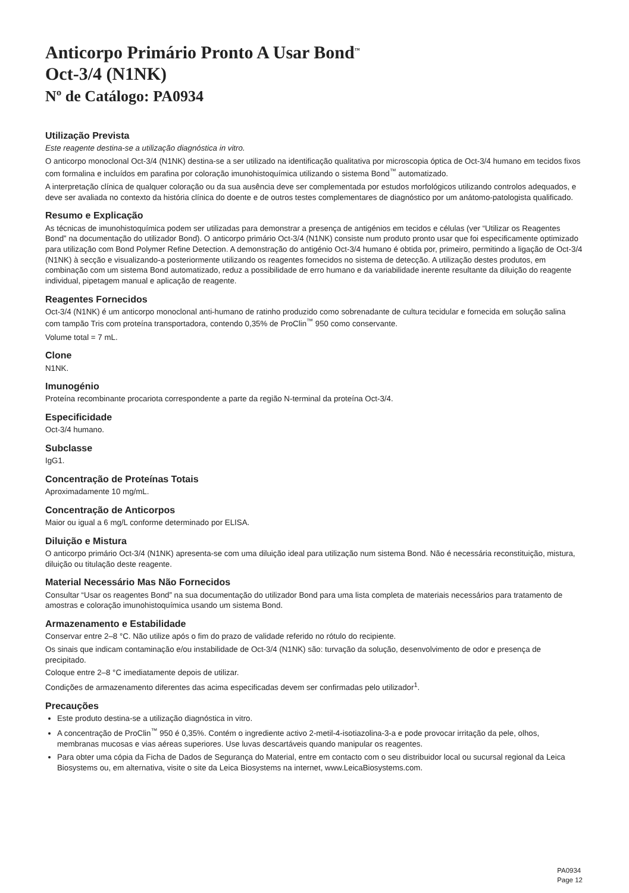Anticorpo Primário Pronto A Usar Bond<sup>™</sup>
Oct-3/4 (N1NK)
Nº de Catálogo: PA0934
Utilização Prevista
Este reagente destina-se a utilização diagnóstica in vitro.
O anticorpo monoclonal Oct-3/4 (N1NK) destina-se a ser utilizado na identificação qualitativa por microscopia óptica de Oct-3/4 humano em tecidos fixos com formalina e incluídos em parafina por coloração imunohistoquímica utilizando o sistema Bond<sup>™</sup> automatizado.
A interpretação clínica de qualquer coloração ou da sua ausência deve ser complementada por estudos morfológicos utilizando controlos adequados, e deve ser avaliada no contexto da história clínica do doente e de outros testes complementares de diagnóstico por um anátomo-patologista qualificado.
Resumo e Explicação
As técnicas de imunohistoquímica podem ser utilizadas para demonstrar a presença de antigénios em tecidos e células (ver “Utilizar os Reagentes Bond” na documentação do utilizador Bond). O anticorpo primário Oct-3/4 (N1NK) consiste num produto pronto usar que foi especificamente optimizado para utilização com Bond Polymer Refine Detection. A demonstração do antigénio Oct-3/4 humano é obtida por, primeiro, permitindo a ligação de Oct-3/4 (N1NK) à secção e visualizando-a posteriormente utilizando os reagentes fornecidos no sistema de detecção. A utilização destes produtos, em combinação com um sistema Bond automatizado, reduz a possibilidade de erro humano e da variabilidade inerente resultante da diluição do reagente individual, pipetagem manual e aplicação de reagente.
Reagentes Fornecidos
Oct-3/4 (N1NK) é um anticorpo monoclonal anti-humano de ratinho produzido como sobrenadante de cultura tecidular e fornecida em solução salina com tampão Tris com proteína transportadora, contendo 0,35% de ProClin<sup>™</sup> 950 como conservante.
Volume total = 7 mL.
Clone
N1NK.
Imunogénio
Proteína recombinante procariota correspondente a parte da região N-terminal da proteína Oct-3/4.
Especificidade
Oct-3/4 humano.
Subclasse
IgG1.
Concentração de Proteínas Totais
Aproximadamente 10 mg/mL.
Concentração de Anticorpos
Maior ou igual a 6 mg/L conforme determinado por ELISA.
Diluição e Mistura
O anticorpo primário Oct-3/4 (N1NK) apresenta-se com uma diluição ideal para utilização num sistema Bond. Não é necessária reconstituição, mistura, diluição ou titulação deste reagente.
Material Necessário Mas Não Fornecidos
Consultar “Usar os reagentes Bond” na sua documentação do utilizador Bond para uma lista completa de materiais necessários para tratamento de amostras e coloração imunohistoquímica usando um sistema Bond.
Armazenamento e Estabilidade
Conservar entre 2–8 °C. Não utilize após o fim do prazo de validade referido no rótulo do recipiente.
Os sinais que indicam contaminação e/ou instabilidade de Oct-3/4 (N1NK) são: turvação da solução, desenvolvimento de odor e presença de precipitado.
Coloque entre 2–8 °C imediatamente depois de utilizar.
Condições de armazenamento diferentes das acima especificadas devem ser confirmadas pelo utilizador<sup>1</sup>.
Precauções
Este produto destina-se a utilização diagnóstica in vitro.
A concentração de ProClin<sup>™</sup> 950 é 0,35%. Contém o ingrediente activo 2-metil-4-isotiazolina-3-a e pode provocar irritação da pele, olhos, membranas mucosas e vias aéreas superiores. Use luvas descartáveis quando manipular os reagentes.
Para obter uma cópia da Ficha de Dados de Segurança do Material, entre em contacto com o seu distribuidor local ou sucursal regional da Leica Biosystems ou, em alternativa, visite o site da Leica Biosystems na internet, www.LeicaBiosystems.com.
PA0934
Page 12